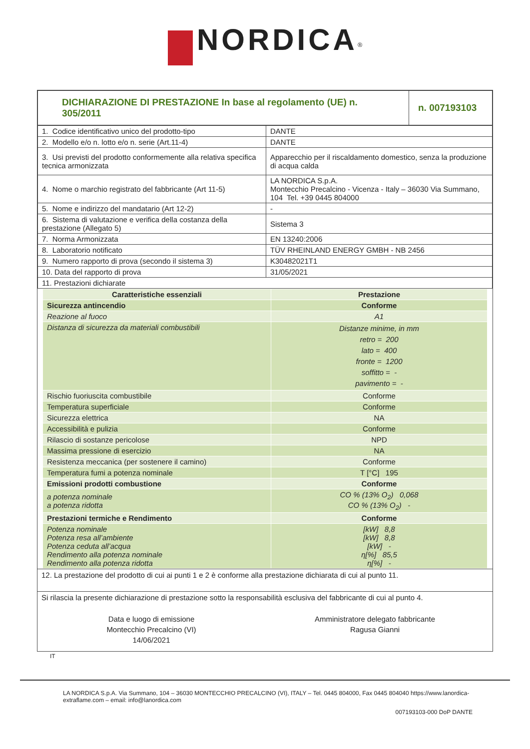NORDICA<sup>®</sup>
| DICHIARAZIONE DI PRESTAZIONE In base al regolamento (UE) n. 305/2011 | n. 007193103 |
| 1. Codice identificativo unico del prodotto-tipo | DANTE |
| 2. Modello e/o n. lotto e/o n. serie (Art.11-4) | DANTE |
| 3. Usi previsti del prodotto conformemente alla relativa specifica tecnica armonizzata | Apparecchio per il riscaldamento domestico, senza la produzione di acqua calda |
| 4. Nome o marchio registrato del fabbricante (Art 11-5) | LA NORDICA S.p.A. Montecchio Precalcino - Vicenza - Italy – 36030 Via Summano, 104 Tel. +39 0445 804000 |
| 5. Nome e indirizzo del mandatario (Art 12-2) | - |
| 6. Sistema di valutazione e verifica della costanza della prestazione (Allegato 5) | Sistema 3 |
| 7. Norma Armonizzata | EN 13240:2006 |
| 8. Laboratorio notificato | TÜV RHEINLAND ENERGY GMBH - NB 2456 |
| 9. Numero rapporto di prova (secondo il sistema 3) | K30482021T1 |
| 10. Data del rapporto di prova | 31/05/2021 |
| 11. Prestazioni dichiarate | |
| Caratteristiche essenziali | Prestazione |
| --- | --- |
| Sicurezza antincendio | Conforme |
| Reazione al fuoco | A1 |
| Distanza di sicurezza da materiali combustibili | Distanze minime, in mm retro = 200 lato = 400 fronte = 1200 soffitto = - pavimento = - |
| Rischio fuoriuscita combustibile | Conforme |
| Temperatura superficiale | Conforme |
| Sicurezza elettrica | NA |
| Accessibilità e pulizia | Conforme |
| Rilascio di sostanze pericolose | NPD |
| Massima pressione di esercizio | NA |
| Resistenza meccanica (per sostenere il camino) | Conforme |
| Temperatura fumi a potenza nominale | T [°C] 195 |
| Emissioni prodotti combustione | Conforme |
| a potenza nominale a potenza ridotta | CO % (13% O<sub>2</sub>) 0,068 CO % (13% O<sub>2</sub>) - |
| Prestazioni termiche e Rendimento | Conforme |
| Potenza nominale Potenza resa all’ambiente Potenza ceduta all’acqua Rendimento alla potenza nominale Rendimento alla potenza ridotta | [kW] 8,8 [kW] 8,8 [kW] - η[%] 85,5 η[%] - |
12. La prestazione del prodotto di cui ai punti 1 e 2 è conforme alla prestazione dichiarata di cui al punto 11.
Si rilascia la presente dichiarazione di prestazione sotto la responsabilità esclusiva del fabbricante di cui al punto 4.
Data e luogo di emissione
Montecchio Precalcino (VI)
14/06/2021
Amministratore delegato fabbricante
Ragusa Gianni
IT
LA NORDICA S.p.A. Via Summano, 104 – 36030 MONTECCHIO PRECALCINO (VI), ITALY – Tel. 0445 804000, Fax 0445 804040 https://www.lanordica-extraflame.com – email: info@lanordica.com
007193103-000 DoP DANTE